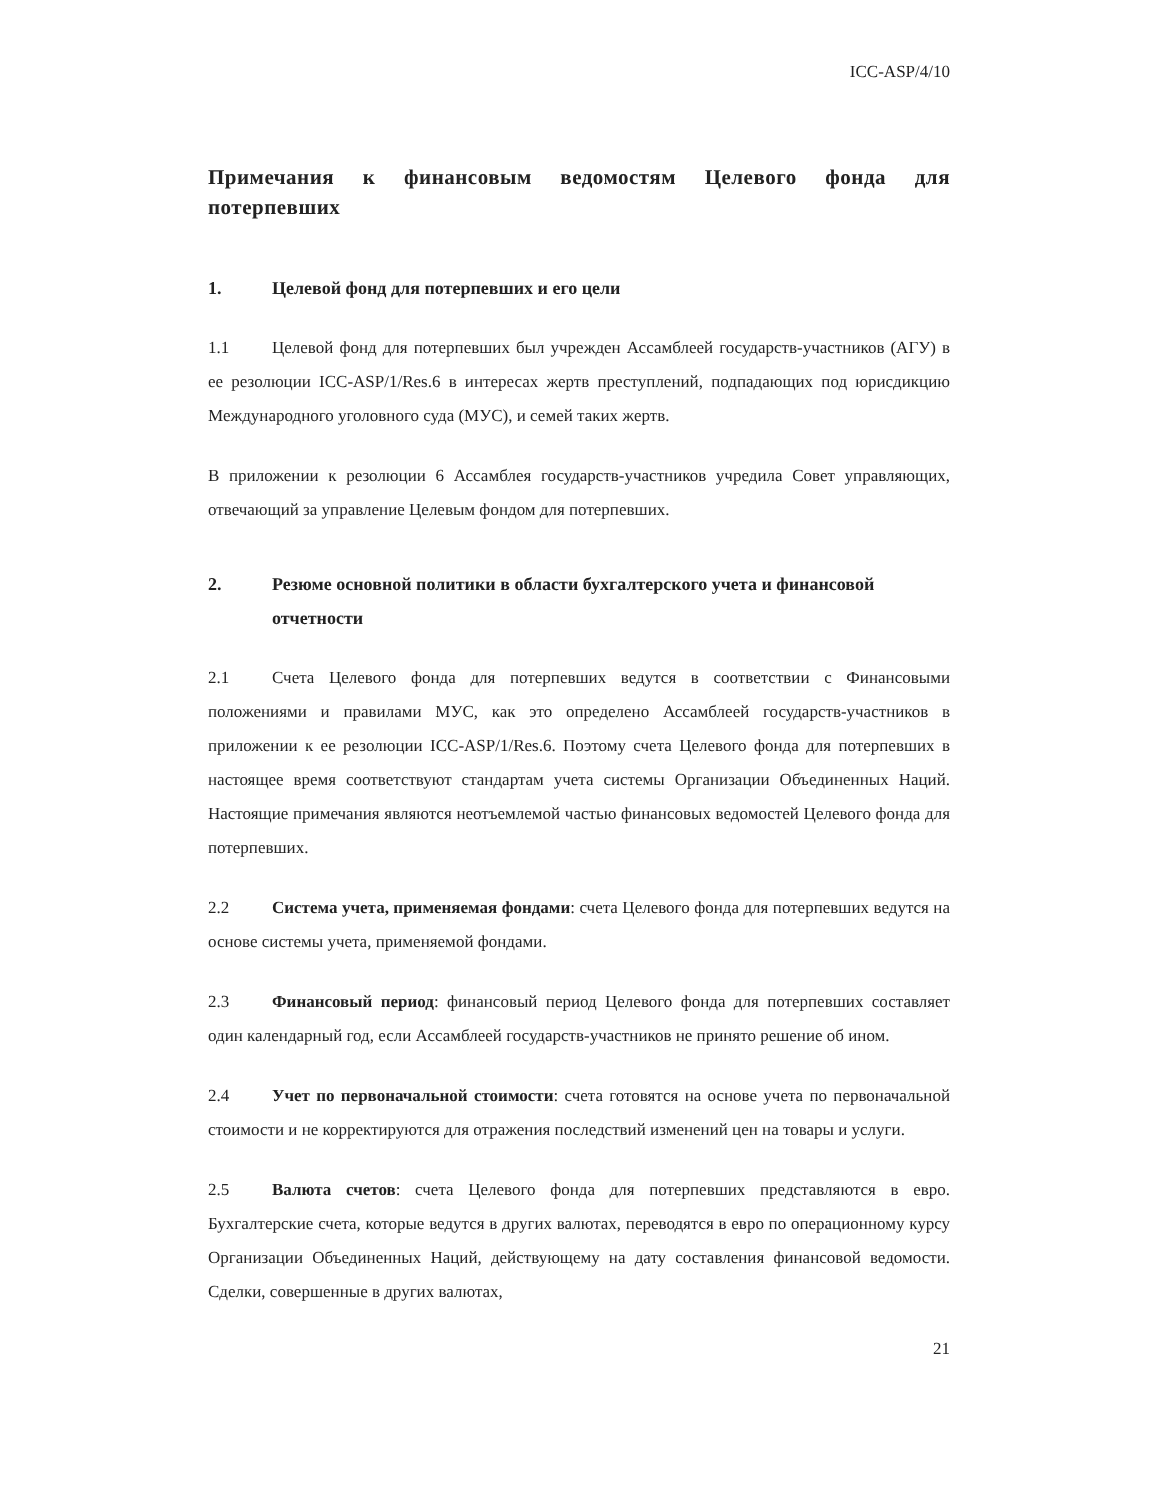ICC-ASP/4/10
Примечания к финансовым ведомостям Целевого фонда для потерпевших
1. Целевой фонд для потерпевших и его цели
1.1 Целевой фонд для потерпевших был учрежден Ассамблеей государств-участников (АГУ) в ее резолюции ICC-ASP/1/Res.6 в интересах жертв преступлений, подпадающих под юрисдикцию Международного уголовного суда (МУС), и семей таких жертв.
В приложении к резолюции 6 Ассамблея государств-участников учредила Совет управляющих, отвечающий за управление Целевым фондом для потерпевших.
2. Резюме основной политики в области бухгалтерского учета и финансовой отчетности
2.1 Счета Целевого фонда для потерпевших ведутся в соответствии с Финансовыми положениями и правилами МУС, как это определено Ассамблеей государств-участников в приложении к ее резолюции ICC-ASP/1/Res.6. Поэтому счета Целевого фонда для потерпевших в настоящее время соответствуют стандартам учета системы Организации Объединенных Наций. Настоящие примечания являются неотъемлемой частью финансовых ведомостей Целевого фонда для потерпевших.
2.2 Система учета, применяемая фондами: счета Целевого фонда для потерпевших ведутся на основе системы учета, применяемой фондами.
2.3 Финансовый период: финансовый период Целевого фонда для потерпевших составляет один календарный год, если Ассамблеей государств-участников не принято решение об ином.
2.4 Учет по первоначальной стоимости: счета готовятся на основе учета по первоначальной стоимости и не корректируются для отражения последствий изменений цен на товары и услуги.
2.5 Валюта счетов: счета Целевого фонда для потерпевших представляются в евро. Бухгалтерские счета, которые ведутся в других валютах, переводятся в евро по операционному курсу Организации Объединенных Наций, действующему на дату составления финансовой ведомости. Сделки, совершенные в других валютах,
21